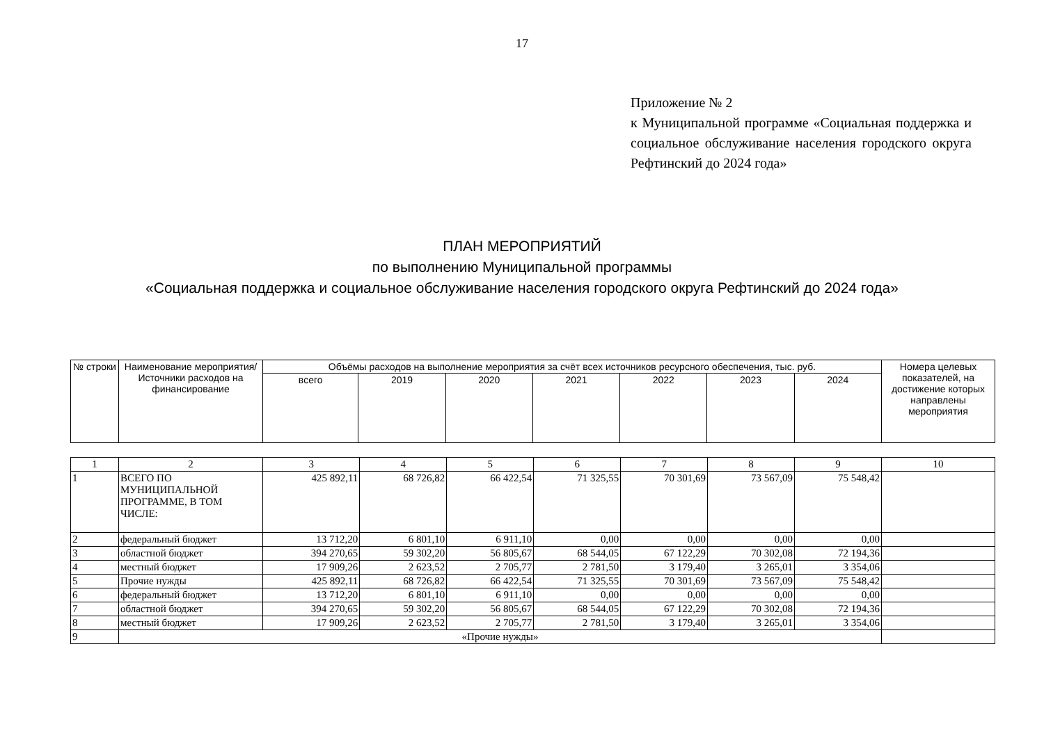17
Приложение № 2
к Муниципальной программе «Социальная поддержка и социальное обслуживание населения городского округа Рефтинский до 2024 года»
ПЛАН МЕРОПРИЯТИЙ
по выполнению Муниципальной программы
«Социальная поддержка и социальное обслуживание населения городского округа Рефтинский до 2024 года»
| № строки | Наименование мероприятия/Источники расходов на финансирование | Объёмы расходов на выполнение мероприятия за счёт всех источников ресурсного обеспечения, тыс. руб. | | | | | | | Номера целевых показателей, на достижение которых направлены мероприятия |
| --- | --- | --- | --- | --- | --- | --- | --- | --- | --- |
| | | всего | 2019 | 2020 | 2021 | 2022 | 2023 | 2024 | |
| 1 | 2 | 3 | 4 | 5 | 6 | 7 | 8 | 9 | 10 |
| 1 | ВСЕГО ПО МУНИЦИПАЛЬНОЙ ПРОГРАММЕ, В ТОМ ЧИСЛЕ: | 425 892,11 | 68 726,82 | 66 422,54 | 71 325,55 | 70 301,69 | 73 567,09 | 75 548,42 | |
| 2 | федеральный бюджет | 13 712,20 | 6 801,10 | 6 911,10 | 0,00 | 0,00 | 0,00 | 0,00 | |
| 3 | областной бюджет | 394 270,65 | 59 302,20 | 56 805,67 | 68 544,05 | 67 122,29 | 70 302,08 | 72 194,36 | |
| 4 | местный бюджет | 17 909,26 | 2 623,52 | 2 705,77 | 2 781,50 | 3 179,40 | 3 265,01 | 3 354,06 | |
| 5 | Прочие нужды | 425 892,11 | 68 726,82 | 66 422,54 | 71 325,55 | 70 301,69 | 73 567,09 | 75 548,42 | |
| 6 | федеральный бюджет | 13 712,20 | 6 801,10 | 6 911,10 | 0,00 | 0,00 | 0,00 | 0,00 | |
| 7 | областной бюджет | 394 270,65 | 59 302,20 | 56 805,67 | 68 544,05 | 67 122,29 | 70 302,08 | 72 194,36 | |
| 8 | местный бюджет | 17 909,26 | 2 623,52 | 2 705,77 | 2 781,50 | 3 179,40 | 3 265,01 | 3 354,06 | |
| 9 | «Прочие нужды» | | | | | | | | |